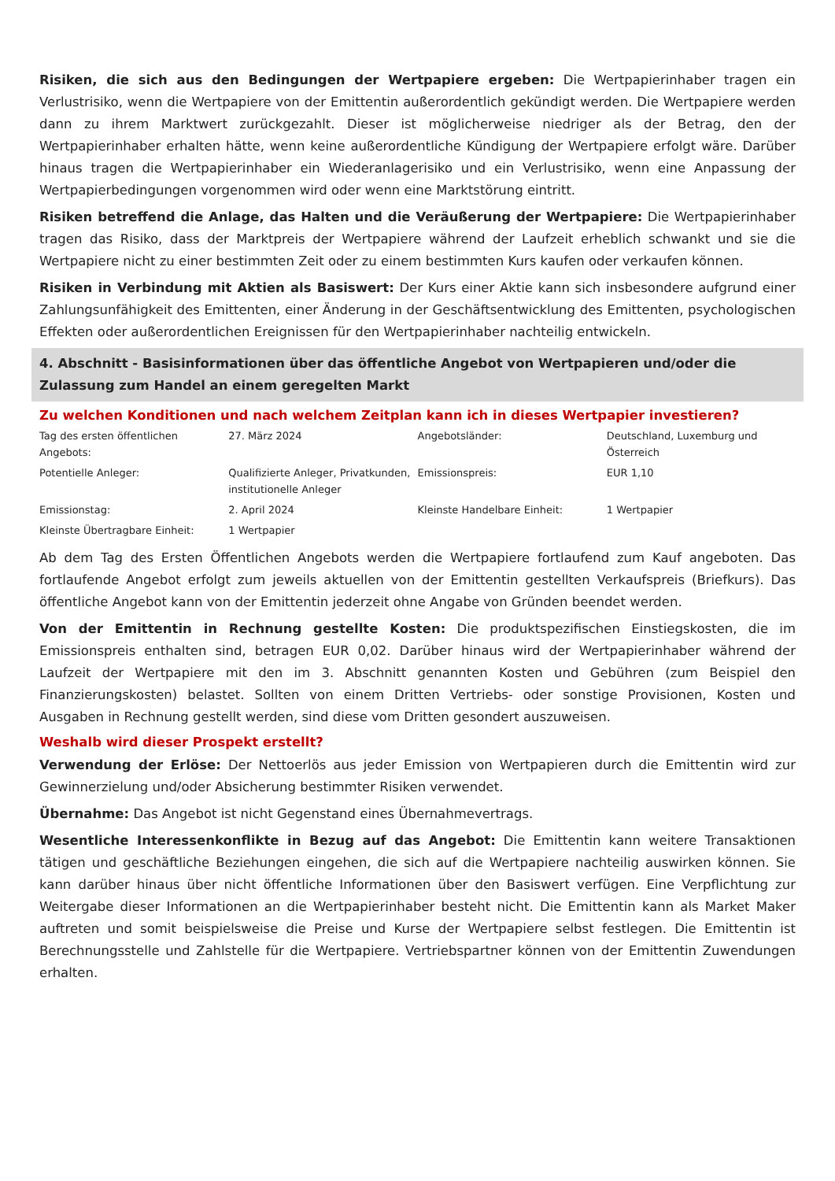Risiken, die sich aus den Bedingungen der Wertpapiere ergeben: Die Wertpapierinhaber tragen ein Verlustrisiko, wenn die Wertpapiere von der Emittentin außerordentlich gekündigt werden. Die Wertpapiere werden dann zu ihrem Marktwert zurückgezahlt. Dieser ist möglicherweise niedriger als der Betrag, den der Wertpapierinhaber erhalten hätte, wenn keine außerordentliche Kündigung der Wertpapiere erfolgt wäre. Darüber hinaus tragen die Wertpapierinhaber ein Wiederanlagerisiko und ein Verlustrisiko, wenn eine Anpassung der Wertpapierbedingungen vorgenommen wird oder wenn eine Marktstörung eintritt.
Risiken betreffend die Anlage, das Halten und die Veräußerung der Wertpapiere: Die Wertpapierinhaber tragen das Risiko, dass der Marktpreis der Wertpapiere während der Laufzeit erheblich schwankt und sie die Wertpapiere nicht zu einer bestimmten Zeit oder zu einem bestimmten Kurs kaufen oder verkaufen können.
Risiken in Verbindung mit Aktien als Basiswert: Der Kurs einer Aktie kann sich insbesondere aufgrund einer Zahlungsunfähigkeit des Emittenten, einer Änderung in der Geschäftsentwicklung des Emittenten, psychologischen Effekten oder außerordentlichen Ereignissen für den Wertpapierinhaber nachteilig entwickeln.
4. Abschnitt - Basisinformationen über das öffentliche Angebot von Wertpapieren und/oder die Zulassung zum Handel an einem geregelten Markt
Zu welchen Konditionen und nach welchem Zeitplan kann ich in dieses Wertpapier investieren?
| Tag des ersten öffentlichen Angebots: | 27. März 2024 | Angebotsländer: | Deutschland, Luxemburg und Österreich |
| Potentielle Anleger: | Qualifizierte Anleger, Privatkunden, institutionelle Anleger | Emissionspreis: | EUR 1,10 |
| Emissionstag: | 2. April 2024 | Kleinste Handelbare Einheit: | 1 Wertpapier |
| Kleinste Übertragbare Einheit: | 1 Wertpapier | | |
Ab dem Tag des Ersten Öffentlichen Angebots werden die Wertpapiere fortlaufend zum Kauf angeboten. Das fortlaufende Angebot erfolgt zum jeweils aktuellen von der Emittentin gestellten Verkaufspreis (Briefkurs). Das öffentliche Angebot kann von der Emittentin jederzeit ohne Angabe von Gründen beendet werden.
Von der Emittentin in Rechnung gestellte Kosten: Die produktspezifischen Einstiegskosten, die im Emissionspreis enthalten sind, betragen EUR 0,02. Darüber hinaus wird der Wertpapierinhaber während der Laufzeit der Wertpapiere mit den im 3. Abschnitt genannten Kosten und Gebühren (zum Beispiel den Finanzierungskosten) belastet. Sollten von einem Dritten Vertriebs- oder sonstige Provisionen, Kosten und Ausgaben in Rechnung gestellt werden, sind diese vom Dritten gesondert auszuweisen.
Weshalb wird dieser Prospekt erstellt?
Verwendung der Erlöse: Der Nettoerlös aus jeder Emission von Wertpapieren durch die Emittentin wird zur Gewinnerzielung und/oder Absicherung bestimmter Risiken verwendet.
Übernahme: Das Angebot ist nicht Gegenstand eines Übernahmevertrags.
Wesentliche Interessenkonflikte in Bezug auf das Angebot: Die Emittentin kann weitere Transaktionen tätigen und geschäftliche Beziehungen eingehen, die sich auf die Wertpapiere nachteilig auswirken können. Sie kann darüber hinaus über nicht öffentliche Informationen über den Basiswert verfügen. Eine Verpflichtung zur Weitergabe dieser Informationen an die Wertpapierinhaber besteht nicht. Die Emittentin kann als Market Maker auftreten und somit beispielsweise die Preise und Kurse der Wertpapiere selbst festlegen. Die Emittentin ist Berechnungsstelle und Zahlstelle für die Wertpapiere. Vertriebspartner können von der Emittentin Zuwendungen erhalten.